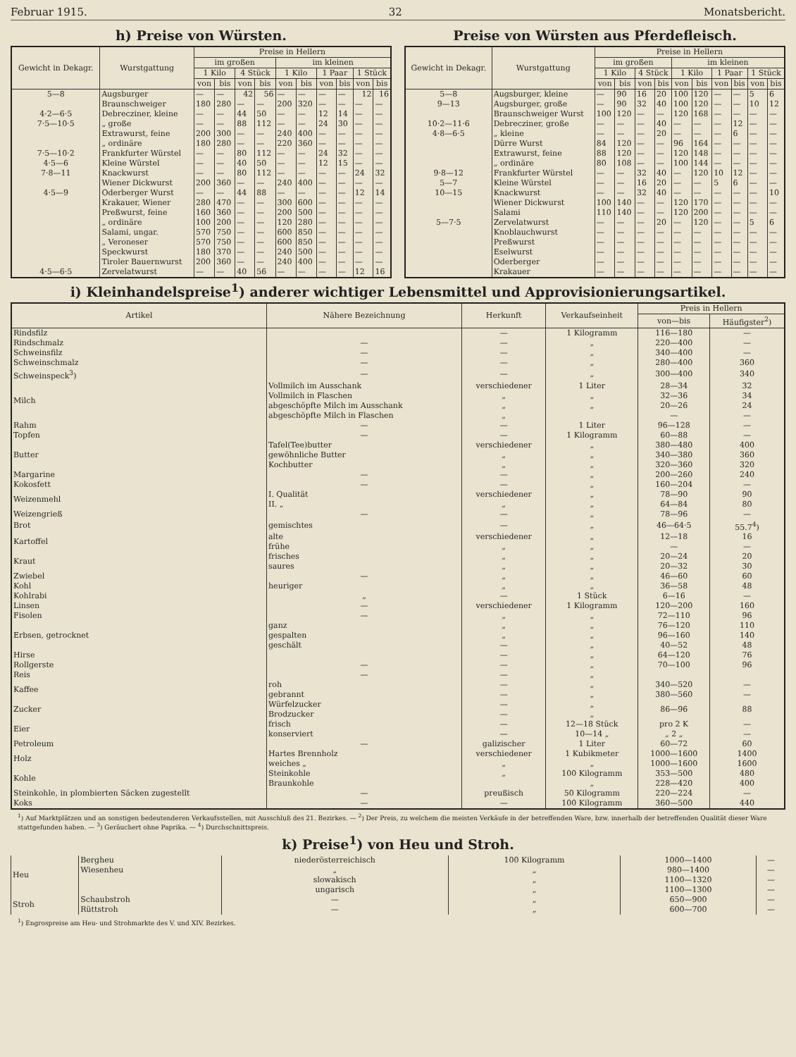Februar 1915. 32 Monatsbericht.
h) Preise von Würsten.
| Gewicht in Dekagr. | Wurstgattung | Preise in Hellern | | | | | | | | | |
| --- | --- | --- | --- | --- | --- | --- | --- | --- | --- | --- | --- |
| | | im großen | | | | im kleinen | | | | | |
| | | 1 Kilo | | 4 Stück | | 1 Kilo | | 1 Paar | | 1 Stück | |
| | | von | bis | von | bis | von | bis | von | bis | von | bis |
| 5—8 | Augsburger | — | — | 42 | 56 | — | — | — | — | 12 | 16 |
| | Braunschweiger | 180 | 280 | — | — | 200 | 320 | — | — | — | — |
| 4·2—6·5 | Debrecziner, kleine | — | — | 44 | 50 | — | — | 12 | 14 | — | — |
| 7·5—10·5 | „ große | — | — | 88 | 112 | — | — | 24 | 30 | — | — |
| | Extrawurst, feine | 200 | 300 | — | — | 240 | 400 | — | — | — | — |
| | „ ordinäre | 180 | 280 | — | — | 220 | 360 | — | — | — | — |
| 7·5—10·2 | Frankfurter Würstel | — | — | 80 | 112 | — | — | 24 | 32 | — | — |
| 4·5—6 | Kleine Würstel | — | — | 40 | 50 | — | — | 12 | 15 | — | — |
| 7·8—11 | Knackwurst | — | — | 80 | 112 | — | — | — | — | 24 | 32 |
| | Wiener Dickwurst | 200 | 360 | — | — | 240 | 400 | — | — | — | — |
| 4·5—9 | Oderberger Wurst | — | — | 44 | 88 | — | — | — | — | 12 | 14 |
| | Krakauer, Wiener | 280 | 470 | — | — | 300 | 600 | — | — | — | — |
| | Preßwurst, feine | 160 | 360 | — | — | 200 | 500 | — | — | — | — |
| | „ ordinäre | 100 | 200 | — | — | 120 | 280 | — | — | — | — |
| | Salami, ungar. | 570 | 750 | — | — | 600 | 850 | — | — | — | — |
| | „ Veroneser | 570 | 750 | — | — | 600 | 850 | — | — | — | — |
| | Speckwurst | 180 | 370 | — | — | 240 | 500 | — | — | — | — |
| | Tiroler Bauernwurst | 200 | 360 | — | — | 240 | 400 | — | — | — | — |
| 4·5—6·5 | Zervelatwurst | — | — | 40 | 56 | — | — | — | — | 12 | 16 |
Preise von Würsten aus Pferdefleisch.
| Gewicht in Dekagr. | Wurstgattung | Preise in Hellern | | | | | | | | | |
| --- | --- | --- | --- | --- | --- | --- | --- | --- | --- | --- | --- |
| | | im großen | | | | im kleinen | | | | | |
| | | 1 Kilo | | 4 Stück | | 1 Kilo | | 1 Paar | | 1 Stück | |
| | | von | bis | von | bis | von | bis | von | bis | von | bis |
| 5—8 | Augsburger, kleine | — | 90 | 16 | 20 | 100 | 120 | — | — | 5 | 6 |
| 9—13 | Augsburger, große | — | 90 | 32 | 40 | 100 | 120 | — | — | 10 | 12 |
| | Braunschweiger Wurst | 100 | 120 | — | — | 120 | 168 | — | — | — | — |
| 10·2—11·6 | Debrecziner, große | — | — | — | 40 | — | — | — | 12 | — | — |
| 4·8—6·5 | „ kleine | — | — | — | 20 | — | — | — | 6 | — | — |
| | Dürre Wurst | 84 | 120 | — | — | 96 | 164 | — | — | — | — |
| | Extrawurst, feine | 88 | 120 | — | — | 120 | 148 | — | — | — | — |
| | „ ordinäre | 80 | 108 | — | — | 100 | 144 | — | — | — | — |
| 9·8—12 | Frankfurter Würstel | — | — | 32 | 40 | — | 120 | 10 | 12 | — | — |
| 5—7 | Kleine Würstel | — | — | 16 | 20 | — | — | 5 | 6 | — | — |
| 10—15 | Knackwurst | — | — | 32 | 40 | — | — | — | — | — | 10 |
| | Wiener Dickwurst | 100 | 140 | — | — | 120 | 170 | — | — | — | — |
| | Salami | 110 | 140 | — | — | 120 | 200 | — | — | — | — |
| 5—7·5 | Zervelatwurst | — | — | — | 20 | — | 120 | — | — | 5 | 6 |
| | Knoblauchwurst | — | — | — | — | — | — | — | — | — | — |
| | Preßwurst | — | — | — | — | — | — | — | — | — | — |
| | Eselwurst | — | — | — | — | — | — | — | — | — | — |
| | Oderberger | — | — | — | — | — | — | — | — | — | — |
| | Krakauer | — | — | — | — | — | — | — | — | — | — |
i) Kleinhandelspreise<sup>1</sup>) anderer wichtiger Lebensmittel und Approvisionierungsartikel.
| Artikel | Nähere Bezeichnung | Herkunft | Verkaufseinheit | Preis in Hellern | |
| --- | --- | --- | --- | --- | --- |
| | | | | von—bis | Häufigster<sup>2</sup>) |
| Rindsfilz | | — | 1 Kilogramm | 116—180 | — |
| Rindschmalz | — | — | „ | 220—400 | — |
| Schweinsfilz | — | — | „ | 340—400 | — |
| Schweinschmalz | — | — | „ | 280—400 | 360 |
| Schweinspeck<sup>3</sup>) | — | — | „ | 300—400 | 340 |
| Milch | Vollmilch im Ausschank | verschiedener | 1 Liter | 28—34 | 32 |
| | Vollmilch in Flaschen | „ | „ | 32—36 | 34 |
| | abgeschöpfte Milch im Ausschank | „ | „ | 20—26 | 24 |
| | abgeschöpfte Milch in Flaschen | „ | | — | — |
| Rahm | — | — | 1 Liter | 96—128 | — |
| Topfen | — | — | 1 Kilogramm | 60—88 | — |
| Butter | Tafel(Tee)butter | verschiedener | „ | 380—480 | 400 |
| | gewöhnliche Butter | „ | „ | 340—380 | 360 |
| | Kochbutter | „ | „ | 320—360 | 320 |
| Margarine | — | — | „ | 200—260 | 240 |
| Kokosfett | — | — | „ | 160—204 | — |
| Weizenmehl | I. Qualität | verschiedener | „ | 78—90 | 90 |
| | II. „ | „ | „ | 64—84 | 80 |
| Weizengrieß | — | — | „ | 78—96 | — |
| Brot | gemischtes | — | „ | 46—64·5 | 55.7<sup>4</sup>) |
| Kartoffel | alte | verschiedener | „ | 12—18 | 16 |
| | frühe | „ | „ | — | — |
| Kraut | frisches | „ | „ | 20—24 | 20 |
| | saures | „ | „ | 20—32 | 30 |
| Zwiebel | — | „ | „ | 46—60 | 60 |
| Kohl | heuriger | „ | „ | 36—58 | 48 |
| Kohlrabi | „ | — | 1 Stück | 6—16 | — |
| Linsen | — | verschiedener | 1 Kilogramm | 120—200 | 160 |
| Fisolen | — | „ | „ | 72—110 | 96 |
| Erbsen, getrocknet | ganz | „ | „ | 76—120 | 110 |
| | gespalten | „ | „ | 96—160 | 140 |
| | geschält | — | „ | 40—52 | 48 |
| Hirse | | — | „ | 64—120 | 76 |
| Rollgerste | — | — | „ | 70—100 | 96 |
| Reis | — | — | „ | | |
| Kaffee | roh | — | „ | 340—520 | — |
| | gebrannt | — | „ | 380—560 | — |
| Zucker | Würfelzucker | — | „ | 86—96 | 88 |
| | Brodzucker | — | „ | | |
| Eier | frisch | — | 12—18 Stück | pro 2 K | — |
| | konserviert | — | 10—14 „ | „ 2 „ | — |
| Petroleum | — | galizischer | 1 Liter | 60—72 | 60 |
| Holz | Hartes Brennholz | verschiedener | 1 Kubikmeter | 1000—1600 | 1400 |
| | weiches „ | „ | „ | 1000—1600 | 1600 |
| Kohle | Steinkohle | „ | 100 Kilogramm | 353—500 | 480 |
| | Braunkohle | | „ | 228—420 | 400 |
| Steinkohle, in plombierten Säcken zugestellt | — | preußisch | 50 Kilogramm | 220—224 | — |
| Koks | — | — | 100 Kilogramm | 360—500 | 440 |
<sup>1</sup>) Auf Marktplätzen und an sonstigen bedeutenderen Verkaufsstellen, mit Ausschluß des 21. Bezirkes. — <sup>2</sup>) Der Preis, zu welchem die meisten Verkäufe in der betreffenden Ware, bzw. innerhalb der betreffenden Qualität dieser Ware stattgefunden haben. — <sup>3</sup>) Geräuchert ohne Paprika. — <sup>4</sup>) Durchschnittspreis.
k) Preise<sup>1</sup>) von Heu und Stroh.
| Heu | Bergheu | niederösterreichisch | 100 Kilogramm | 1000—1400 | — |
| | Wiesenheu | „ | „ | 980—1400 | — |
| | | slowakisch | „ | 1100—1320 | — |
| | | ungarisch | „ | 1100—1300 | — |
| Stroh | Schaubstroh | — | „ | 650—900 | — |
| | Rüttstroh | — | „ | 600—700 | — |
<sup>1</sup>) Engrospreise am Heu- und Strohmarkte des V. und XIV. Bezirkes.